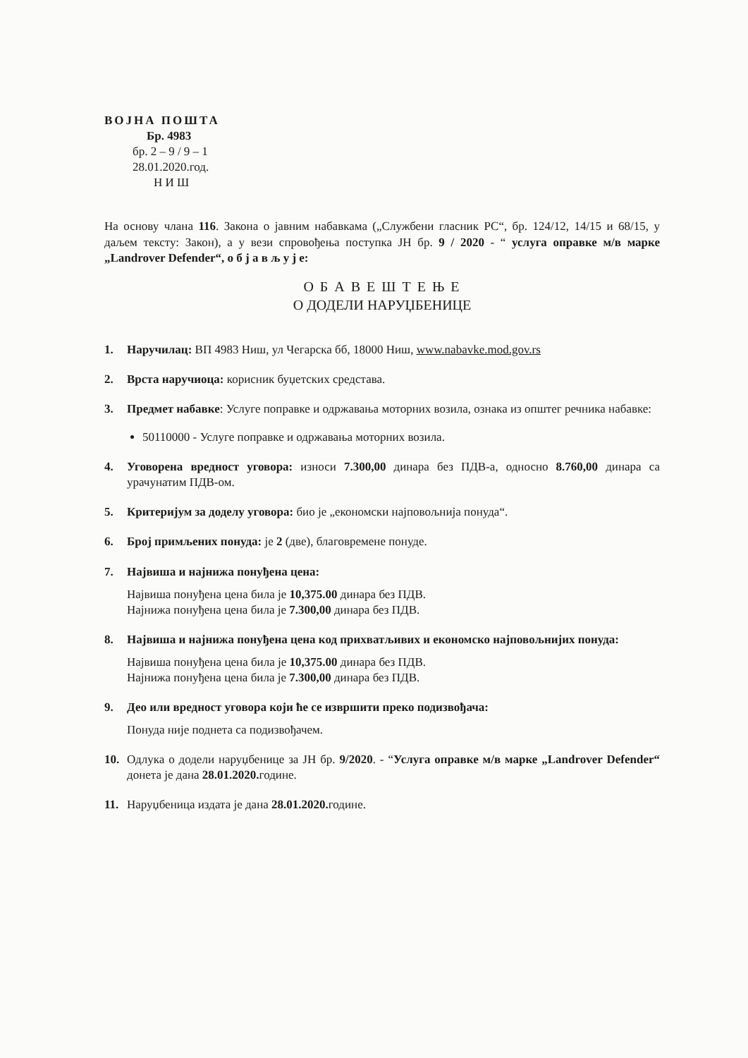ВОЈНА ПОШТА
Бр. 4983
бр. 2 – 9 / 9 – 1
28.01.2020.год.
Н И Ш
На основу члана 116. Закона о јавним набавкама („Службени гласник РС“, бр. 124/12, 14/15 и 68/15, у даљем тексту: Закон), а у вези спровођења поступка ЈН бр. 9 / 2020 - “ услуга оправке м/в марке „Landrover Defender“, о б ј а в љ у ј е:
О Б А В Е Ш Т Е Њ Е
О ДОДЕЛИ НАРУЏБЕНИЦЕ
1. Наручилац: ВП 4983 Ниш, ул Чегарска бб, 18000 Ниш, www.nabavke.mod.gov.rs
2. Врста наручиоца: корисник буџетских средстава.
3. Предмет набавке: Услуге поправке и одржавања моторних возила, ознака из општег речника набавке:
50110000 - Услуге поправке и одржавања моторних возила.
4. Уговорена вредност уговора: износи 7.300,00 динара без ПДВ-а, односно 8.760,00 динара са урачунатим ПДВ-ом.
5. Критеријум за доделу уговора: био је „економски најповољнија понуда“.
6. Број примљених понуда: је 2 (две), благовремене понуде.
7. Највиша и најнижа понуђена цена:
Највиша понуђена цена била је 10,375.00 динара без ПДВ.
Најнижа понуђена цена била је 7.300,00 динара без ПДВ.
8. Највиша и најнижа понуђена цена код прихватљивих и економско најповољнијих понуда:
Највиша понуђена цена била је 10,375.00 динара без ПДВ.
Најнижа понуђена цена била је 7.300,00 динара без ПДВ.
9. Део или вредност уговора који ће се извршити преко подизвођача:
Понуда није поднета са подизвођачем.
10. Одлука о додели наруџбенице за ЈН бр. 9/2020. - “Услуга оправке м/в марке „Landrover Defender“ донета је дана 28.01.2020. године.
11. Наруџбеница издата је дана 28.01.2020. године.